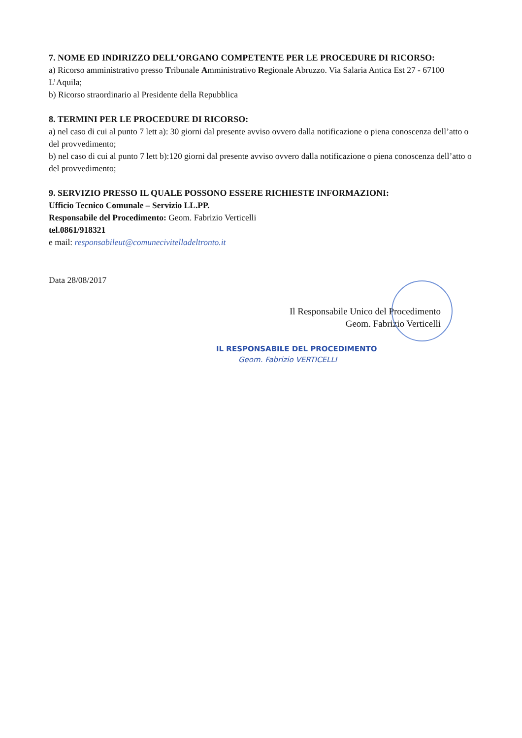7. NOME ED INDIRIZZO DELL’ORGANO COMPETENTE PER LE PROCEDURE DI RICORSO:
a) Ricorso amministrativo presso Tribunale Amministrativo Regionale Abruzzo. Via Salaria Antica Est 27 - 67100 L’Aquila;
b) Ricorso straordinario al Presidente della Repubblica
8. TERMINI PER LE PROCEDURE DI RICORSO:
a) nel caso di cui al punto 7 lett a): 30 giorni dal presente avviso ovvero dalla notificazione o piena conoscenza dell’atto o del provvedimento;
b) nel caso di cui al punto 7 lett b):120 giorni dal presente avviso ovvero dalla notificazione o piena conoscenza dell’atto o del provvedimento;
9. SERVIZIO PRESSO IL QUALE POSSONO ESSERE RICHIESTE INFORMAZIONI:
Ufficio Tecnico Comunale – Servizio LL.PP.
Responsabile del Procedimento: Geom. Fabrizio Verticelli
tel.0861/918321
e mail: responsabileut@comunecivitelladeltronto.it
Data 28/08/2017
Il Responsabile Unico del Procedimento
Geom. Fabrizio Verticelli
IL RESPONSABILE DEL PROCEDIMENTO
Geom. Fabrizio VERTICELLI